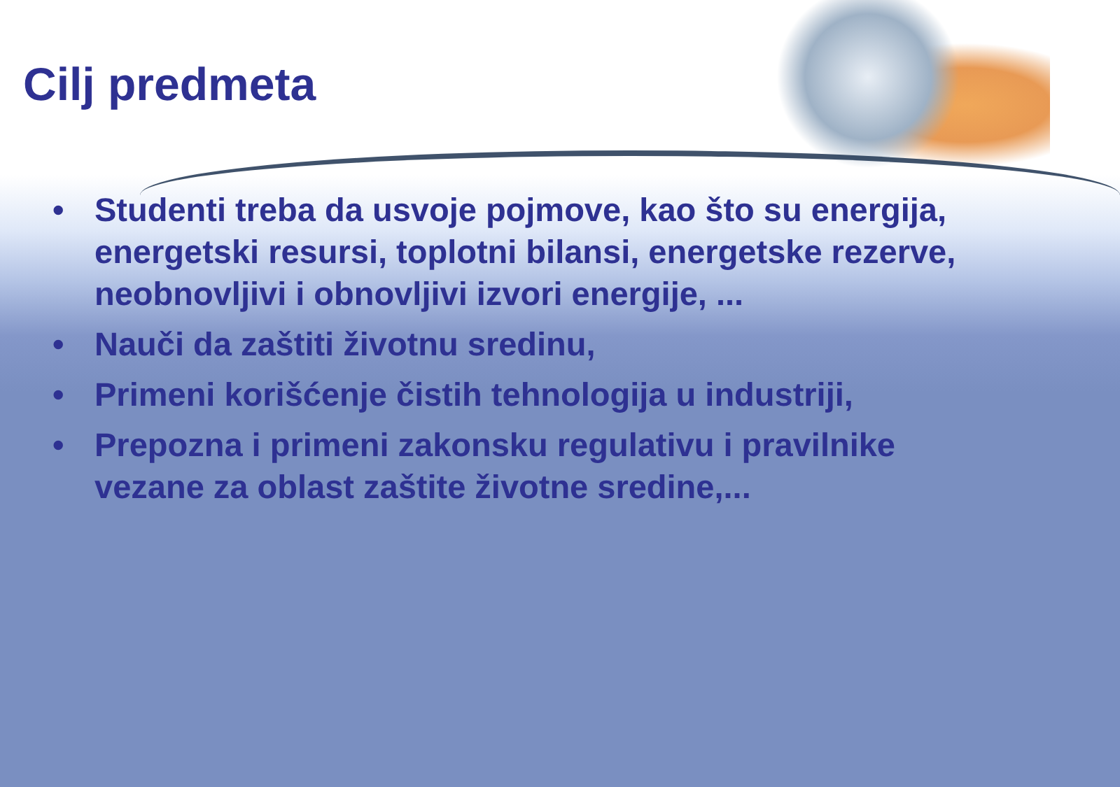Cilj predmeta
• Studenti treba da usvoje pojmove, kao što su energija, energetski resursi, toplotni bilansi, energetske rezerve, neobnovljivi i obnovljivi izvori energije, ...
• Nauči da zaštiti životnu sredinu,
• Primeni korišćenje čistih tehnologija u industriji,
• Prepozna i primeni zakonsku regulativu i pravilnike vezane za oblast zaštite životne sredine,...